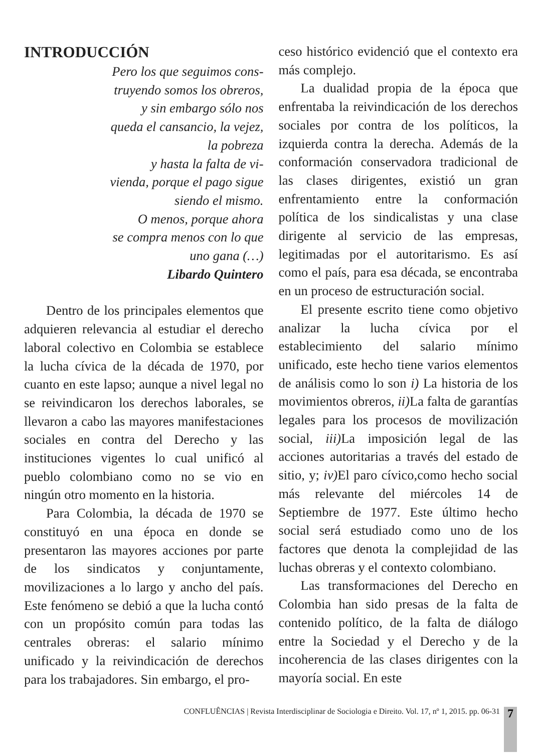INTRODUCCIÓN
Pero los que seguimos cons-
truyendo somos los obreros,
y sin embargo sólo nos
queda el cansancio, la vejez,
la pobreza
y hasta la falta de vi-
vienda, porque el pago sigue
siendo el mismo.
O menos, porque ahora
se compra menos con lo que
uno gana (…)
Libardo Quintero
Dentro de los principales elementos que adquieren relevancia al estudiar el derecho laboral colectivo en Colombia se establece la lucha cívica de la década de 1970, por cuanto en este lapso; aunque a nivel legal no se reivindicaron los derechos laborales, se llevaron a cabo las mayores manifestaciones sociales en contra del Derecho y las instituciones vigentes lo cual unificó al pueblo colombiano como no se vio en ningún otro momento en la historia.
Para Colombia, la década de 1970 se constituyó en una época en donde se presentaron las mayores acciones por parte de los sindicatos y conjuntamente, movilizaciones a lo largo y ancho del país. Este fenómeno se debió a que la lucha contó con un propósito común para todas las centrales obreras: el salario mínimo unificado y la reivindicación de derechos para los trabajadores. Sin embargo, el pro-
ceso histórico evidenció que el contexto era más complejo.
La dualidad propia de la época que enfrentaba la reivindicación de los derechos sociales por contra de los políticos, la izquierda contra la derecha. Además de la conformación conservadora tradicional de las clases dirigentes, existió un gran enfrentamiento entre la conformación política de los sindicalistas y una clase dirigente al servicio de las empresas, legitimadas por el autoritarismo. Es así como el país, para esa década, se encontraba en un proceso de estructuración social.
El presente escrito tiene como objetivo analizar la lucha cívica por el establecimiento del salario mínimo unificado, este hecho tiene varios elementos de análisis como lo son i) La historia de los movimientos obreros, ii) La falta de garantías legales para los procesos de movilización social, iii) La imposición legal de las acciones autoritarias a través del estado de sitio, y; iv) El paro cívico,como hecho social más relevante del miércoles 14 de Septiembre de 1977. Este último hecho social será estudiado como uno de los factores que denota la complejidad de las luchas obreras y el contexto colombiano.
Las transformaciones del Derecho en Colombia han sido presas de la falta de contenido político, de la falta de diálogo entre la Sociedad y el Derecho y de la incoherencia de las clases dirigentes con la mayoría social. En este
CONFLUÊNCIAS | Revista Interdisciplinar de Sociologia e Direito. Vol. 17, nº 1, 2015. pp. 06-31 7